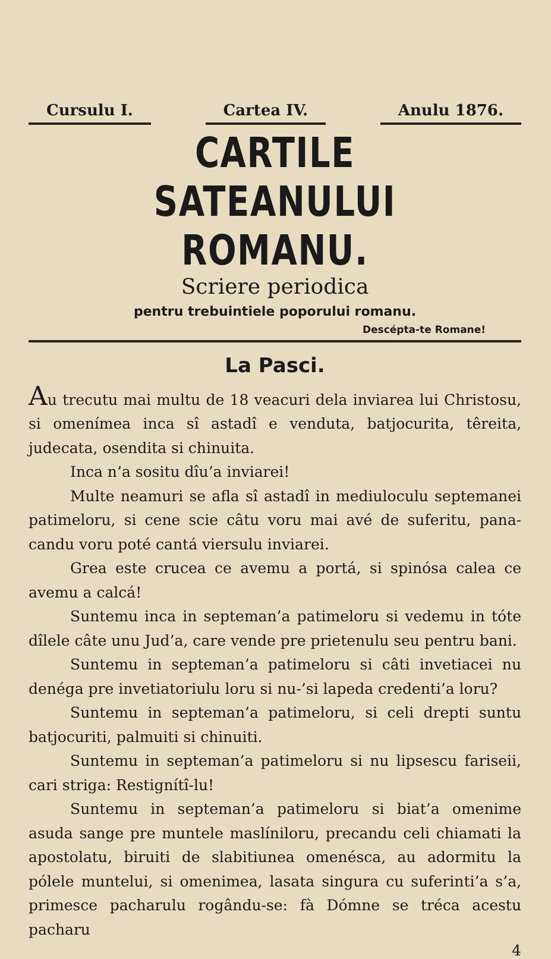Cursulu I. Cartea IV. Anulu 1876.
CARTILE SATEANULUI ROMANU.
Scriere periodica
pentru trebuintiele poporului romanu.
Descépta-te Romane!
La Pasci.
Au trecutu mai multu de 18 veacuri dela inviarea lui Christosu, si omenímea inca sî astadî e venduta, batjocurita, têreita, judecata, osendita si chinuita.
Inca n’a sositu dîu’a inviarei!
Multe neamuri se afla sî astadî in mediuloculu septemanei patimeloru, si cene scie câtu voru mai avé de suferitu, pana-candu voru poté cantá viersulu inviarei.
Grea este crucea ce avemu a portá, si spinósa calea ce avemu a calcá!
Suntemu inca in septeman’a patimeloru si vedemu in tóte dîlele câte unu Jud’a, care vende pre prietenulu seu pentru bani.
Suntemu in septeman’a patimeloru si câti invetiacei nu denéga pre invetiatoriulu loru si nu-’si lapeda credenti’a loru?
Suntemu in septeman’a patimeloru, si celi drepti suntu batjocuriti, palmuiti si chinuiti.
Suntemu in septeman’a patimeloru si nu lipsescu fariseii, cari striga: Restignítî-lu!
Suntemu in septeman’a patimeloru si biat’a omenime asuda sange pre muntele maslíniloru, precandu celi chiamati la apostolatu, biruiti de slabitiunea omenésca, au adormitu la pólele muntelui, si omenimea, lasata singura cu suferinti’a s’a, primesce pacharulu rogându-se: fà Dómne se tréca acestu pacharu
4